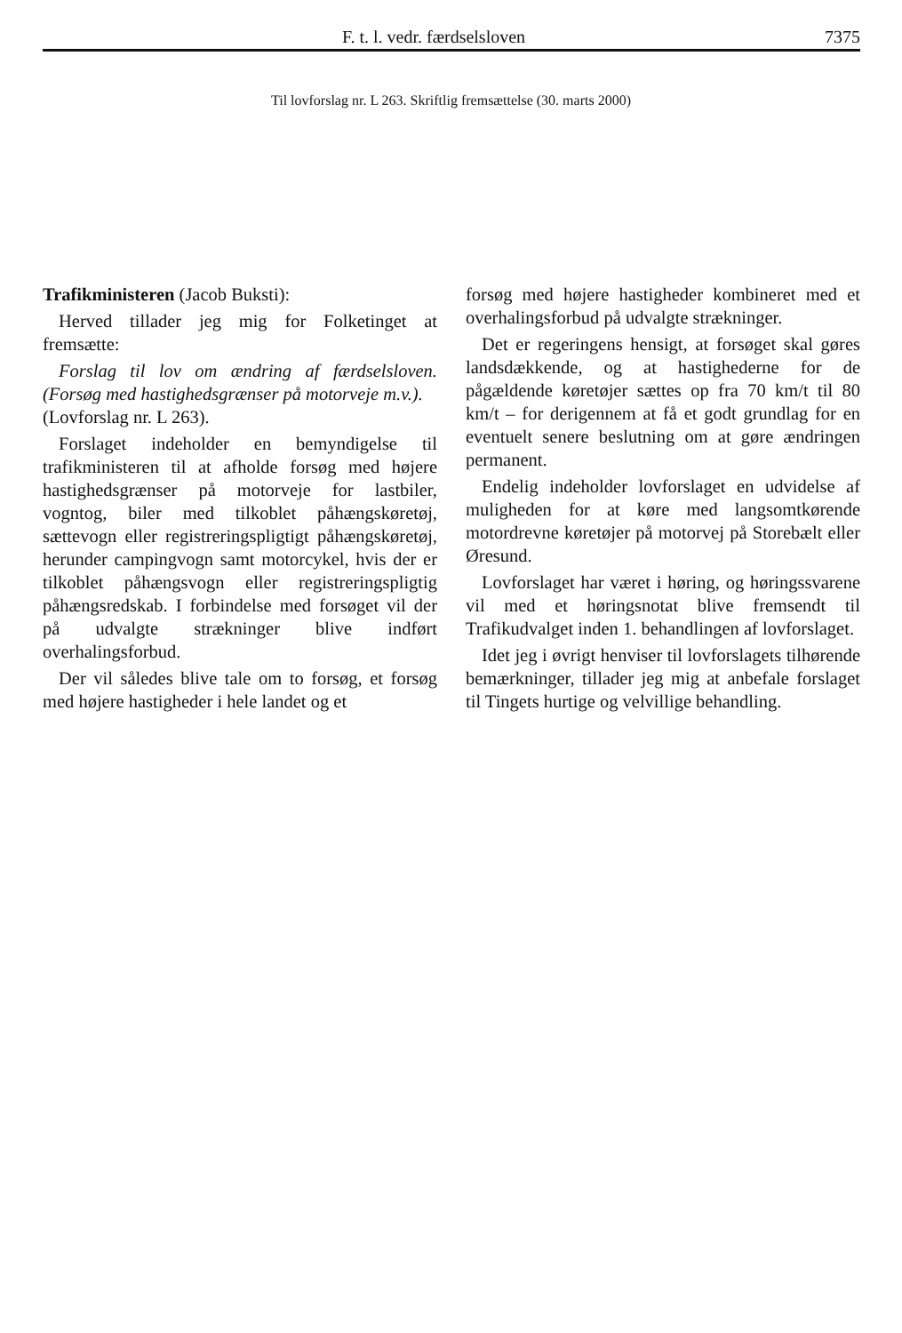F. t. l. vedr. færdselsloven 7375
Til lovforslag nr. L 263. Skriftlig fremsættelse (30. marts 2000)
Trafikministeren (Jacob Buksti):
Herved tillader jeg mig for Folketinget at fremsætte:
Forslag til lov om ændring af færdselsloven. (Forsøg med hastighedsgrænser på motorveje m.v.).
(Lovforslag nr. L 263).
Forslaget indeholder en bemyndigelse til trafikministeren til at afholde forsøg med højere hastighedsgrænser på motorveje for lastbiler, vogntog, biler med tilkoblet påhængskøretøj, sættevogn eller registreringspligtigt påhængskøretøj, herunder campingvogn samt motorcykel, hvis der er tilkoblet påhængsvogn eller registreringspligtig påhængsredskab. I forbindelse med forsøget vil der på udvalgte strækninger blive indført overhalingsforbud.
Der vil således blive tale om to forsøg, et forsøg med højere hastigheder i hele landet og et
forsøg med højere hastigheder kombineret med et overhalingsforbud på udvalgte strækninger.
Det er regeringens hensigt, at forsøget skal gøres landsdækkende, og at hastighederne for de pågældende køretøjer sættes op fra 70 km/t til 80 km/t – for derigennem at få et godt grundlag for en eventuelt senere beslutning om at gøre ændringen permanent.
Endelig indeholder lovforslaget en udvidelse af muligheden for at køre med langsomtkørende motordrevne køretøjer på motorvej på Storebælt eller Øresund.
Lovforslaget har været i høring, og høringssvarene vil med et høringsnotat blive fremsendt til Trafikudvalget inden 1. behandlingen af lovforslaget.
Idet jeg i øvrigt henviser til lovforslagets tilhørende bemærkninger, tillader jeg mig at anbefale forslaget til Tingets hurtige og velvillige behandling.